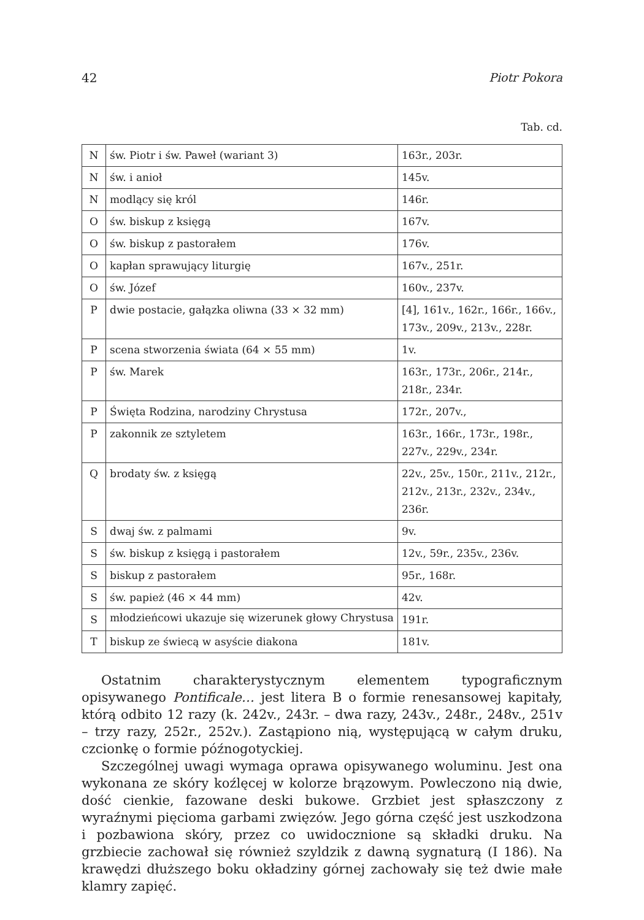42 Piotr Pokora
Tab. cd.
| N | św. Piotr i św. Paweł (wariant 3) | 163r., 203r. |
| N | św. i anioł | 145v. |
| N | modlący się król | 146r. |
| O | św. biskup z księgą | 167v. |
| O | św. biskup z pastorałem | 176v. |
| O | kapłan sprawujący liturgię | 167v., 251r. |
| O | św. Józef | 160v., 237v. |
| P | dwie postacie, gałązka oliwna (33 × 32 mm) | [4], 161v., 162r., 166r., 166v., 173v., 209v., 213v., 228r. |
| P | scena stworzenia świata (64 × 55 mm) | 1v. |
| P | św. Marek | 163r., 173r., 206r., 214r., 218r., 234r. |
| P | Święta Rodzina, narodziny Chrystusa | 172r., 207v., |
| P | zakonnik ze sztyletem | 163r., 166r., 173r., 198r., 227v., 229v., 234r. |
| Q | brodaty św. z księgą | 22v., 25v., 150r., 211v., 212r., 212v., 213r., 232v., 234v., 236r. |
| S | dwaj św. z palmami | 9v. |
| S | św. biskup z księgą i pastorałem | 12v., 59r., 235v., 236v. |
| S | biskup z pastorałem | 95r., 168r. |
| S | św. papież (46 × 44 mm) | 42v. |
| S | młodzieńcowi ukazuje się wizerunek głowy Chrystusa | 191r. |
| T | biskup ze świecą w asyście diakona | 181v. |
Ostatnim charakterystycznym elementem typograficznym opisywanego Pontificale… jest litera B o formie renesansowej kapitały, którą odbito 12 razy (k. 242v., 243r. – dwa razy, 243v., 248r., 248v., 251v – trzy razy, 252r., 252v.). Zastąpiono nią, występującą w całym druku, czcionkę o formie późnogotyckiej.
Szczególnej uwagi wymaga oprawa opisywanego woluminu. Jest ona wykonana ze skóry koźlęcej w kolorze brązowym. Powleczono nią dwie, dość cienkie, fazowane deski bukowe. Grzbiet jest spłaszczony z wyraźnymi pięcioma garbami zwięzów. Jego górna część jest uszkodzona i pozbawiona skóry, przez co uwidocznione są składki druku. Na grzbiecie zachował się również szyldzik z dawną sygnaturą (I 186). Na krawędzi dłuższego boku okładziny górnej zachowały się też dwie małe klamry zapięć.